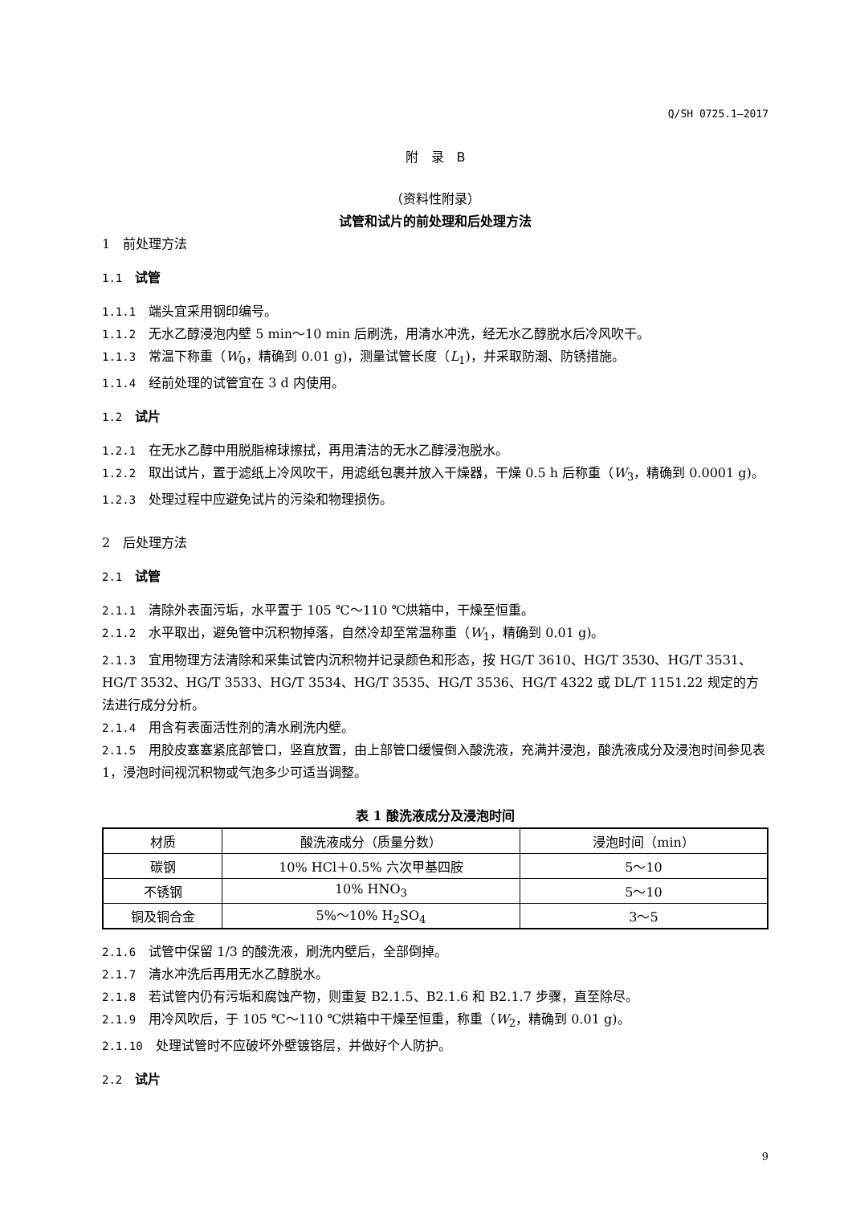Q/SH 0725.1—2017
附　录　B
（资料性附录）
试管和试片的前处理和后处理方法
1　前处理方法
1.1　试管
1.1.1　端头宜采用钢印编号。
1.1.2　无水乙醇浸泡内壁 5 min～10 min 后刷洗，用清水冲洗，经无水乙醇脱水后冷风吹干。
1.1.3　常温下称重（W<sub>0</sub>，精确到 0.01 g)，测量试管长度（L<sub>1</sub>)，并采取防潮、防锈措施。
1.1.4　经前处理的试管宜在 3 d 内使用。
1.2　试片
1.2.1　在无水乙醇中用脱脂棉球擦拭，再用清洁的无水乙醇浸泡脱水。
1.2.2　取出试片，置于滤纸上冷风吹干，用滤纸包裹并放入干燥器，干燥 0.5 h 后称重（W<sub>3</sub>，精确到 0.0001 g)。
1.2.3　处理过程中应避免试片的污染和物理损伤。
2　后处理方法
2.1　试管
2.1.1　清除外表面污垢，水平置于 105 ℃～110 ℃烘箱中，干燥至恒重。
2.1.2　水平取出，避免管中沉积物掉落，自然冷却至常温称重（W<sub>1</sub>，精确到 0.01 g)。
2.1.3　宜用物理方法清除和采集试管内沉积物并记录颜色和形态，按 HG/T 3610、HG/T 3530、HG/T 3531、HG/T 3532、HG/T 3533、HG/T 3534、HG/T 3535、HG/T 3536、HG/T 4322 或 DL/T 1151.22 规定的方法进行成分分析。
2.1.4　用含有表面活性剂的清水刷洗内壁。
2.1.5　用胶皮塞塞紧底部管口，竖直放置，由上部管口缓慢倒入酸洗液，充满并浸泡，酸洗液成分及浸泡时间参见表 1，浸泡时间视沉积物或气泡多少可适当调整。
表 1 酸洗液成分及浸泡时间
| 材质 | 酸洗液成分（质量分数） | 浸泡时间（min） |
| 碳钢 | 10% HCl＋0.5% 六次甲基四胺 | 5～10 |
| 不锈钢 | 10% HNO<sub>3</sub> | 5～10 |
| 铜及铜合金 | 5%～10% H<sub>2</sub>SO<sub>4</sub> | 3～5 |
2.1.6　试管中保留 1/3 的酸洗液，刷洗内壁后，全部倒掉。
2.1.7　清水冲洗后再用无水乙醇脱水。
2.1.8　若试管内仍有污垢和腐蚀产物，则重复 B2.1.5、B2.1.6 和 B2.1.7 步骤，直至除尽。
2.1.9　用冷风吹后，于 105 ℃～110 ℃烘箱中干燥至恒重，称重（W<sub>2</sub>，精确到 0.01 g)。
2.1.10　处理试管时不应破坏外壁镀铬层，并做好个人防护。
2.2　试片
9